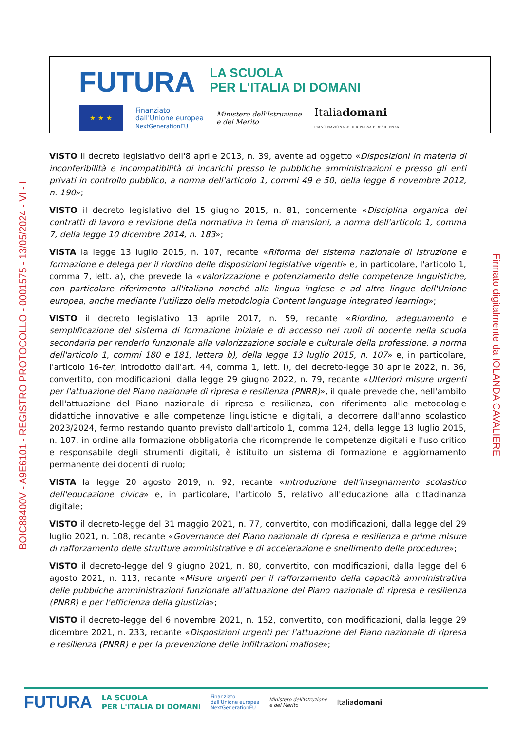FUTURA LA SCUOLA
PER L'ITALIA DI DOMANI
★ ★ ★
Finanziato
dall'Unione europea
NextGenerationEU
Ministero dell'Istruzione
e del Merito
Italiadomani
PIANO NAZIONALE DI RIPRESA E RESILIENZA
BOIC88400V - A9E6101 - REGISTRO PROTOCOLLO - 0001575 - 13/05/2024 - VI - I
VISTO il decreto legislativo dell'8 aprile 2013, n. 39, avente ad oggetto «Disposizioni in materia di inconferibilità e incompatibilità di incarichi presso le pubbliche amministrazioni e presso gli enti privati in controllo pubblico, a norma dell'articolo 1, commi 49 e 50, della legge 6 novembre 2012, n. 190»;
VISTO il decreto legislativo del 15 giugno 2015, n. 81, concernente «Disciplina organica dei contratti di lavoro e revisione della normativa in tema di mansioni, a norma dell'articolo 1, comma 7, della legge 10 dicembre 2014, n. 183»;
VISTA la legge 13 luglio 2015, n. 107, recante «Riforma del sistema nazionale di istruzione e formazione e delega per il riordino delle disposizioni legislative vigenti» e, in particolare, l'articolo 1, comma 7, lett. a), che prevede la «valorizzazione e potenziamento delle competenze linguistiche, con particolare riferimento all'italiano nonché alla lingua inglese e ad altre lingue dell'Unione europea, anche mediante l'utilizzo della metodologia Content language integrated learning»;
VISTO il decreto legislativo 13 aprile 2017, n. 59, recante «Riordino, adeguamento e semplificazione del sistema di formazione iniziale e di accesso nei ruoli di docente nella scuola secondaria per renderlo funzionale alla valorizzazione sociale e culturale della professione, a norma dell'articolo 1, commi 180 e 181, lettera b), della legge 13 luglio 2015, n. 107» e, in particolare, l'articolo 16-ter, introdotto dall'art. 44, comma 1, lett. i), del decreto-legge 30 aprile 2022, n. 36, convertito, con modificazioni, dalla legge 29 giugno 2022, n. 79, recante «Ulteriori misure urgenti per l'attuazione del Piano nazionale di ripresa e resilienza (PNRR)», il quale prevede che, nell'ambito dell'attuazione del Piano nazionale di ripresa e resilienza, con riferimento alle metodologie didattiche innovative e alle competenze linguistiche e digitali, a decorrere dall'anno scolastico 2023/2024, fermo restando quanto previsto dall'articolo 1, comma 124, della legge 13 luglio 2015, n. 107, in ordine alla formazione obbligatoria che ricomprende le competenze digitali e l'uso critico e responsabile degli strumenti digitali, è istituito un sistema di formazione e aggiornamento permanente dei docenti di ruolo;
VISTA la legge 20 agosto 2019, n. 92, recante «Introduzione dell'insegnamento scolastico dell'educazione civica» e, in particolare, l'articolo 5, relativo all'educazione alla cittadinanza digitale;
VISTO il decreto-legge del 31 maggio 2021, n. 77, convertito, con modificazioni, dalla legge del 29 luglio 2021, n. 108, recante «Governance del Piano nazionale di ripresa e resilienza e prime misure di rafforzamento delle strutture amministrative e di accelerazione e snellimento delle procedure»;
VISTO il decreto-legge del 9 giugno 2021, n. 80, convertito, con modificazioni, dalla legge del 6 agosto 2021, n. 113, recante «Misure urgenti per il rafforzamento della capacità amministrativa delle pubbliche amministrazioni funzionale all'attuazione del Piano nazionale di ripresa e resilienza (PNRR) e per l'efficienza della giustizia»;
VISTO il decreto-legge del 6 novembre 2021, n. 152, convertito, con modificazioni, dalla legge 29 dicembre 2021, n. 233, recante «Disposizioni urgenti per l'attuazione del Piano nazionale di ripresa e resilienza (PNRR) e per la prevenzione delle infiltrazioni mafiose»;
Firmato digitalmente da IOLANDA CAVALIERE
FUTURA LA SCUOLA
PER L'ITALIA DI DOMANI Finanziato
dall'Unione europea
NextGenerationEU Ministero dell'Istruzione
e del Merito Italiadomani